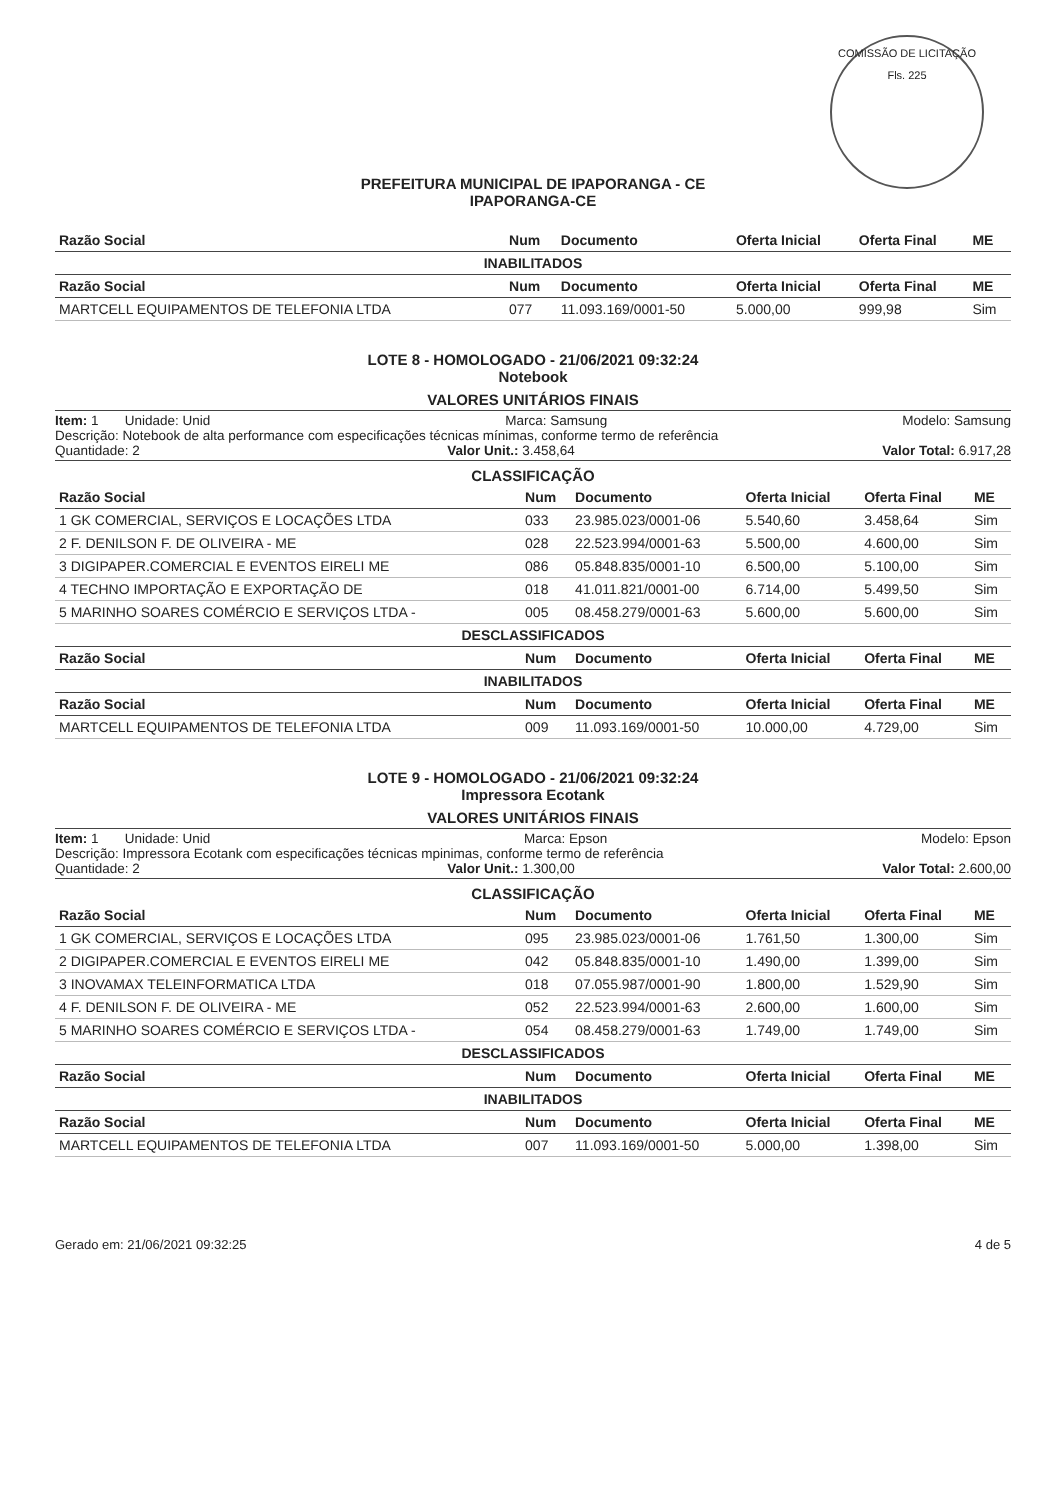COMISSÃO DE LICITAÇÃO
Fls. 225
PREFEITURA MUNICIPAL DE IPAPORANGA - CE
IPAPORANGA-CE
| Razão Social | Num | Documento | Oferta Inicial | Oferta Final | ME |
| --- | --- | --- | --- | --- | --- |
| INABILITADOS | | | | | |
| Razão Social | Num | Documento | Oferta Inicial | Oferta Final | ME |
| MARTCELL EQUIPAMENTOS DE TELEFONIA LTDA | 077 | 11.093.169/0001-50 | 5.000,00 | 999,98 | Sim |
LOTE 8 - HOMOLOGADO - 21/06/2021 09:32:24
Notebook
VALORES UNITÁRIOS FINAIS
Item: 1 Unidade: Unid Marca: Samsung Modelo: Samsung
Descrição: Notebook de alta performance com especificações técnicas mínimas, conforme termo de referência
Quantidade: 2 Valor Unit.: 3.458,64 Valor Total: 6.917,28
CLASSIFICAÇÃO
| Razão Social | Num | Documento | Oferta Inicial | Oferta Final | ME |
| --- | --- | --- | --- | --- | --- |
| 1 GK COMERCIAL, SERVIÇOS E LOCAÇÕES LTDA | 033 | 23.985.023/0001-06 | 5.540,60 | 3.458,64 | Sim |
| 2 F. DENILSON F. DE OLIVEIRA - ME | 028 | 22.523.994/0001-63 | 5.500,00 | 4.600,00 | Sim |
| 3 DIGIPAPER.COMERCIAL E EVENTOS EIRELI ME | 086 | 05.848.835/0001-10 | 6.500,00 | 5.100,00 | Sim |
| 4 TECHNO IMPORTAÇÃO E EXPORTAÇÃO DE | 018 | 41.011.821/0001-00 | 6.714,00 | 5.499,50 | Sim |
| 5 MARINHO SOARES COMÉRCIO E SERVIÇOS LTDA - | 005 | 08.458.279/0001-63 | 5.600,00 | 5.600,00 | Sim |
| DESCLASSIFICADOS | | | | | |
| Razão Social | Num | Documento | Oferta Inicial | Oferta Final | ME |
| INABILITADOS | | | | | |
| Razão Social | Num | Documento | Oferta Inicial | Oferta Final | ME |
| MARTCELL EQUIPAMENTOS DE TELEFONIA LTDA | 009 | 11.093.169/0001-50 | 10.000,00 | 4.729,00 | Sim |
LOTE 9 - HOMOLOGADO - 21/06/2021 09:32:24
Impressora Ecotank
VALORES UNITÁRIOS FINAIS
Item: 1 Unidade: Unid Marca: Epson Modelo: Epson
Descrição: Impressora Ecotank com especificações técnicas mpinimas, conforme termo de referência
Quantidade: 2 Valor Unit.: 1.300,00 Valor Total: 2.600,00
CLASSIFICAÇÃO
| Razão Social | Num | Documento | Oferta Inicial | Oferta Final | ME |
| --- | --- | --- | --- | --- | --- |
| 1 GK COMERCIAL, SERVIÇOS E LOCAÇÕES LTDA | 095 | 23.985.023/0001-06 | 1.761,50 | 1.300,00 | Sim |
| 2 DIGIPAPER.COMERCIAL E EVENTOS EIRELI ME | 042 | 05.848.835/0001-10 | 1.490,00 | 1.399,00 | Sim |
| 3 INOVAMAX TELEINFORMATICA LTDA | 018 | 07.055.987/0001-90 | 1.800,00 | 1.529,90 | Sim |
| 4 F. DENILSON F. DE OLIVEIRA - ME | 052 | 22.523.994/0001-63 | 2.600,00 | 1.600,00 | Sim |
| 5 MARINHO SOARES COMÉRCIO E SERVIÇOS LTDA - | 054 | 08.458.279/0001-63 | 1.749,00 | 1.749,00 | Sim |
| DESCLASSIFICADOS | | | | | |
| Razão Social | Num | Documento | Oferta Inicial | Oferta Final | ME |
| INABILITADOS | | | | | |
| Razão Social | Num | Documento | Oferta Inicial | Oferta Final | ME |
| MARTCELL EQUIPAMENTOS DE TELEFONIA LTDA | 007 | 11.093.169/0001-50 | 5.000,00 | 1.398,00 | Sim |
Gerado em: 21/06/2021 09:32:25 4 de 5